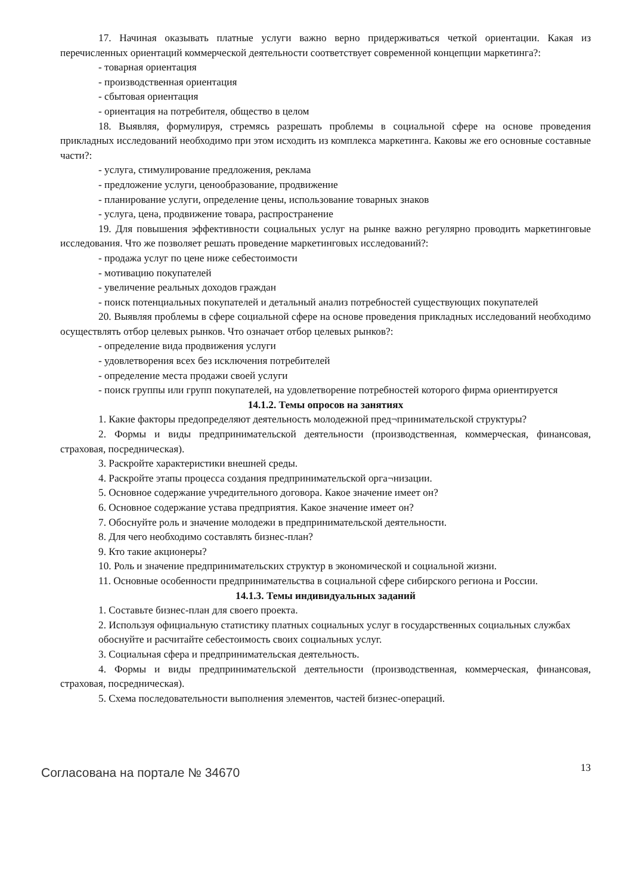17. Начиная оказывать платные услуги важно верно придерживаться четкой ориентации. Какая из перечисленных ориентаций коммерческой деятельности соответствует современной концепции маркетинга?:
- товарная ориентация
- производственная ориентация
- сбытовая ориентация
- ориентация на потребителя, общество в целом
18. Выявляя, формулируя, стремясь разрешать проблемы в социальной сфере на основе проведения прикладных исследований необходимо при этом исходить из комплекса маркетинга. Каковы же его основные составные части?:
- услуга, стимулирование предложения, реклама
- предложение услуги, ценообразование, продвижение
- планирование услуги, определение цены, использование товарных знаков
- услуга, цена, продвижение товара, распространение
19. Для повышения эффективности социальных услуг на рынке важно регулярно проводить маркетинговые исследования. Что же позволяет решать проведение маркетинговых исследований?:
- продажа услуг по цене ниже себестоимости
- мотивацию покупателей
- увеличение реальных доходов граждан
- поиск потенциальных покупателей и детальный анализ потребностей существующих покупателей
20. Выявляя проблемы в сфере социальной сфере на основе проведения прикладных исследований необходимо осуществлять отбор целевых рынков. Что означает отбор целевых рынков?:
- определение вида продвижения услуги
- удовлетворения всех без исключения потребителей
- определение места продажи своей услуги
- поиск группы или групп покупателей, на удовлетворение потребностей которого фирма ориентируется
14.1.2. Темы опросов на занятиях
1. Какие факторы предопределяют деятельность молодежной пред¬принимательской структуры?
2. Формы и виды предпринимательской деятельности (производственная, коммерческая, финансовая, страховая, посредническая).
3. Раскройте характеристики внешней среды.
4. Раскройте этапы процесса создания предпринимательской орга¬низации.
5. Основное содержание учредительного договора. Какое значение имеет он?
6. Основное содержание устава предприятия. Какое значение имеет он?
7. Обоснуйте роль и значение молодежи в предпринимательской деятельности.
8. Для чего необходимо составлять бизнес-план?
9. Кто такие акционеры?
10. Роль и значение предпринимательских структур в экономической и социальной жизни.
11. Основные особенности предпринимательства в социальной сфере сибирского региона и России.
14.1.3. Темы индивидуальных заданий
1. Составьте бизнес-план для своего проекта.
2. Используя официальную статистику платных социальных услуг в государственных социальных службах
обоснуйте и расчитайте себестоимость своих социальных услуг.
3. Социальная сфера и предпринимательская деятельность.
4. Формы и виды предпринимательской деятельности (производственная, коммерческая, финансовая, страховая, посредническая).
5. Схема последовательности выполнения элементов, частей бизнес-операций.
Согласована на портале № 34670 13